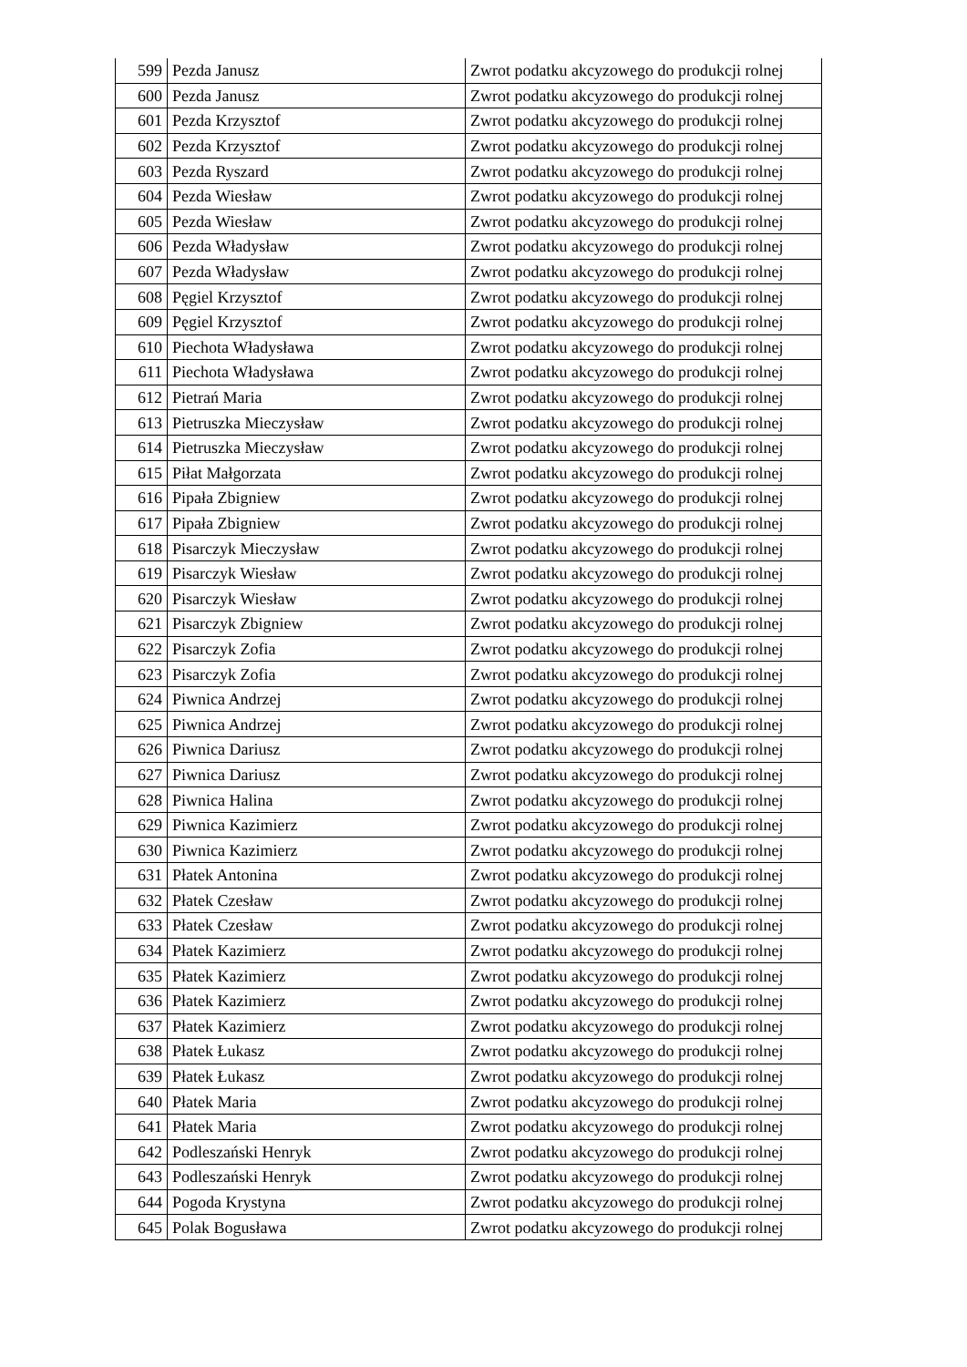| 599 | Pezda Janusz | Zwrot podatku akcyzowego do produkcji rolnej |
| 600 | Pezda Janusz | Zwrot podatku akcyzowego do produkcji rolnej |
| 601 | Pezda Krzysztof | Zwrot podatku akcyzowego do produkcji rolnej |
| 602 | Pezda Krzysztof | Zwrot podatku akcyzowego do produkcji rolnej |
| 603 | Pezda Ryszard | Zwrot podatku akcyzowego do produkcji rolnej |
| 604 | Pezda Wiesław | Zwrot podatku akcyzowego do produkcji rolnej |
| 605 | Pezda Wiesław | Zwrot podatku akcyzowego do produkcji rolnej |
| 606 | Pezda Władysław | Zwrot podatku akcyzowego do produkcji rolnej |
| 607 | Pezda Władysław | Zwrot podatku akcyzowego do produkcji rolnej |
| 608 | Pęgiel Krzysztof | Zwrot podatku akcyzowego do produkcji rolnej |
| 609 | Pęgiel Krzysztof | Zwrot podatku akcyzowego do produkcji rolnej |
| 610 | Piechota Władysława | Zwrot podatku akcyzowego do produkcji rolnej |
| 611 | Piechota Władysława | Zwrot podatku akcyzowego do produkcji rolnej |
| 612 | Pietrań Maria | Zwrot podatku akcyzowego do produkcji rolnej |
| 613 | Pietruszka Mieczysław | Zwrot podatku akcyzowego do produkcji rolnej |
| 614 | Pietruszka Mieczysław | Zwrot podatku akcyzowego do produkcji rolnej |
| 615 | Piłat Małgorzata | Zwrot podatku akcyzowego do produkcji rolnej |
| 616 | Pipała Zbigniew | Zwrot podatku akcyzowego do produkcji rolnej |
| 617 | Pipała Zbigniew | Zwrot podatku akcyzowego do produkcji rolnej |
| 618 | Pisarczyk Mieczysław | Zwrot podatku akcyzowego do produkcji rolnej |
| 619 | Pisarczyk Wiesław | Zwrot podatku akcyzowego do produkcji rolnej |
| 620 | Pisarczyk Wiesław | Zwrot podatku akcyzowego do produkcji rolnej |
| 621 | Pisarczyk Zbigniew | Zwrot podatku akcyzowego do produkcji rolnej |
| 622 | Pisarczyk Zofia | Zwrot podatku akcyzowego do produkcji rolnej |
| 623 | Pisarczyk Zofia | Zwrot podatku akcyzowego do produkcji rolnej |
| 624 | Piwnica Andrzej | Zwrot podatku akcyzowego do produkcji rolnej |
| 625 | Piwnica Andrzej | Zwrot podatku akcyzowego do produkcji rolnej |
| 626 | Piwnica Dariusz | Zwrot podatku akcyzowego do produkcji rolnej |
| 627 | Piwnica Dariusz | Zwrot podatku akcyzowego do produkcji rolnej |
| 628 | Piwnica Halina | Zwrot podatku akcyzowego do produkcji rolnej |
| 629 | Piwnica Kazimierz | Zwrot podatku akcyzowego do produkcji rolnej |
| 630 | Piwnica Kazimierz | Zwrot podatku akcyzowego do produkcji rolnej |
| 631 | Płatek Antonina | Zwrot podatku akcyzowego do produkcji rolnej |
| 632 | Płatek Czesław | Zwrot podatku akcyzowego do produkcji rolnej |
| 633 | Płatek Czesław | Zwrot podatku akcyzowego do produkcji rolnej |
| 634 | Płatek Kazimierz | Zwrot podatku akcyzowego do produkcji rolnej |
| 635 | Płatek Kazimierz | Zwrot podatku akcyzowego do produkcji rolnej |
| 636 | Płatek Kazimierz | Zwrot podatku akcyzowego do produkcji rolnej |
| 637 | Płatek Kazimierz | Zwrot podatku akcyzowego do produkcji rolnej |
| 638 | Płatek Łukasz | Zwrot podatku akcyzowego do produkcji rolnej |
| 639 | Płatek Łukasz | Zwrot podatku akcyzowego do produkcji rolnej |
| 640 | Płatek Maria | Zwrot podatku akcyzowego do produkcji rolnej |
| 641 | Płatek Maria | Zwrot podatku akcyzowego do produkcji rolnej |
| 642 | Podleszański Henryk | Zwrot podatku akcyzowego do produkcji rolnej |
| 643 | Podleszański Henryk | Zwrot podatku akcyzowego do produkcji rolnej |
| 644 | Pogoda Krystyna | Zwrot podatku akcyzowego do produkcji rolnej |
| 645 | Polak Bogusława | Zwrot podatku akcyzowego do produkcji rolnej |